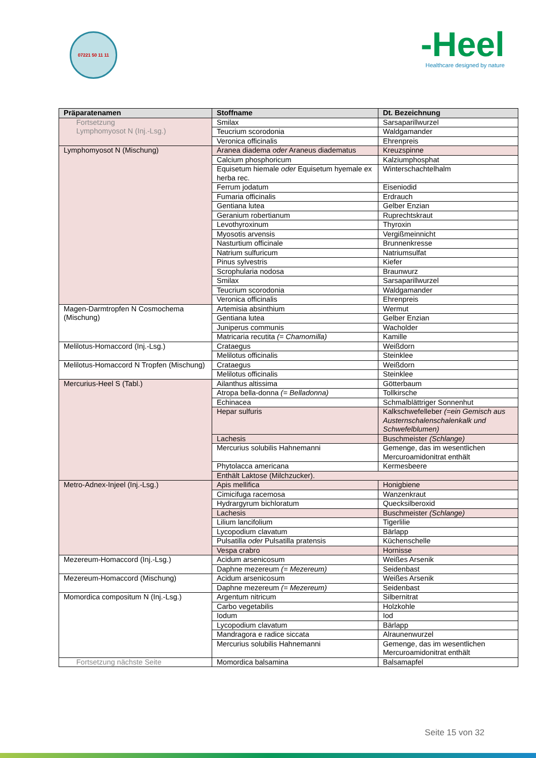07221 50 11 11
-Heel
Healthcare designed by nature
| Präparatenamen | Stoffname | Dt. Bezeichnung |
| --- | --- | --- |
| Fortsetzung Lymphomyosot N (Inj.-Lsg.) | Smilax | Sarsaparillwurzel |
| | Teucrium scorodonia | Waldgamander |
| | Veronica officinalis | Ehrenpreis |
| Lymphomyosot N (Mischung) | Aranea diadema oder Araneus diadematus | Kreuzspinne |
| | Calcium phosphoricum | Kalziumphosphat |
| | Equisetum hiemale oder Equisetum hyemale ex herba rec. | Winterschachtelhalm |
| | Ferrum jodatum | Eiseniodid |
| | Fumaria officinalis | Erdrauch |
| | Gentiana lutea | Gelber Enzian |
| | Geranium robertianum | Ruprechtskraut |
| | Levothyroxinum | Thyroxin |
| | Myosotis arvensis | Vergißmeinnicht |
| | Nasturtium officinale | Brunnenkresse |
| | Natrium sulfuricum | Natriumsulfat |
| | Pinus sylvestris | Kiefer |
| | Scrophularia nodosa | Braunwurz |
| | Smilax | Sarsaparillwurzel |
| | Teucrium scorodonia | Waldgamander |
| | Veronica officinalis | Ehrenpreis |
| Magen-Darmtropfen N Cosmochema (Mischung) | Artemisia absinthium | Wermut |
| | Gentiana lutea | Gelber Enzian |
| | Juniperus communis | Wacholder |
| | Matricaria recutita (= Chamomilla) | Kamille |
| Melilotus-Homaccord (Inj.-Lsg.) | Crataegus | Weißdorn |
| | Melilotus officinalis | Steinklee |
| Melilotus-Homaccord N Tropfen (Mischung) | Crataegus | Weißdorn |
| | Melilotus officinalis | Steinklee |
| Mercurius-Heel S (Tabl.) | Ailanthus altissima | Götterbaum |
| | Atropa bella-donna (= Belladonna) | Tollkirsche |
| | Echinacea | Schmalblättriger Sonnenhut |
| | Hepar sulfuris | Kalkschwefelleber (=ein Gemisch aus Austernschalenschalenkalk und Schwefelblumen) |
| | Lachesis | Buschmeister (Schlange) |
| | Mercurius solubilis Hahnemanni | Gemenge, das im wesentlichen Mercuroamidonitrat enthält |
| | Phytolacca americana | Kermesbeere |
| | Enthält Laktose (Milchzucker). | |
| Metro-Adnex-Injeel (Inj.-Lsg.) | Apis mellifica | Honigbiene |
| | Cimicifuga racemosa | Wanzenkraut |
| | Hydrargyrum bichloratum | Quecksilberoxid |
| | Lachesis | Buschmeister (Schlange) |
| | Lilium lancifolium | Tigerlilie |
| | Lycopodium clavatum | Bärlapp |
| | Pulsatilla oder Pulsatilla pratensis | Küchenschelle |
| | Vespa crabro | Hornisse |
| Mezereum-Homaccord (Inj.-Lsg.) | Acidum arsenicosum | Weißes Arsenik |
| | Daphne mezereum (= Mezereum) | Seidenbast |
| Mezereum-Homaccord (Mischung) | Acidum arsenicosum | Weißes Arsenik |
| | Daphne mezereum (= Mezereum) | Seidenbast |
| Momordica compositum N (Inj.-Lsg.) | Argentum nitricum | Silbernitrat |
| | Carbo vegetabilis | Holzkohle |
| | Iodum | Iod |
| | Lycopodium clavatum | Bärlapp |
| | Mandragora e radice siccata | Alraunenwurzel |
| | Mercurius solubilis Hahnemanni | Gemenge, das im wesentlichen Mercuroamidonitrat enthält |
| Fortsetzung nächste Seite | Momordica balsamina | Balsamapfel |
Seite 15 von 32